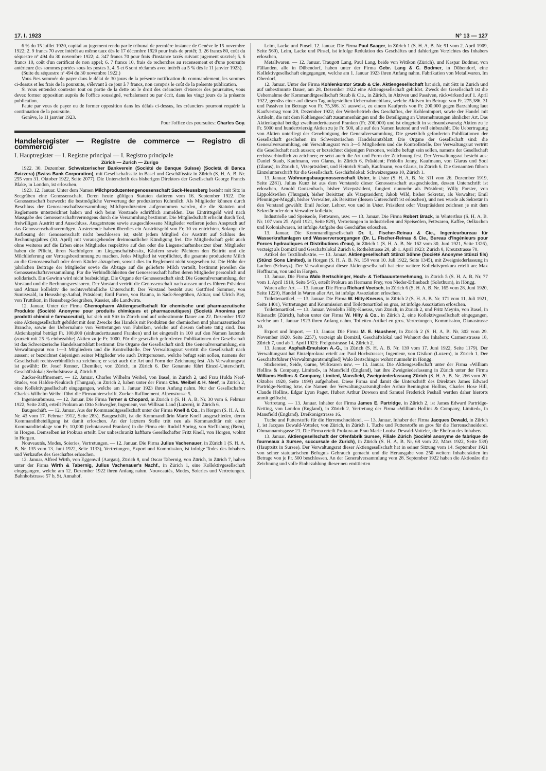17. I. 1923 N° 13 — 127
6 % du 15 juillet 1920, capital au jugement rendu par le tribunal de première instance de Genève le 15 novembre 1922; 2. 9 francs 70 avec intérêt au même taux dès le 17 décembre 1920 pour frais de protêt; 3. 26 francs 80, coût du séquestre nº 494 du 30 novembre 1922; 4. 347 francs 70 pour frais d'instance taxés suivant jugement susvisé; 5. 6 francs 10, coût d'un certificat de non appel; 6. 7 francs 10, frais de recherches au recensement et d'une poursuite antérieure (les sommes portées sous les postes 3, 4, 5 et 6 sont réclamés avec intérêt au 5 % dès le 11 janvier 1923).
(Suite du séquestre nº 494 du 30 novembre 1922.)
Vous êtes sommée de payer dans le délai de 30 jours de la présente notification du commandement, les sommes ci-dessus et les frais de la poursuite, s'élevant à ce jour à 7 francs, non compris le coût de la présente publication.
Si vous entendez contester tout ou partie de la dette ou le droit des créanciers d'exercer des poursuites, vous devez former opposition auprès de l'office soussigné, verbalement ou par écrit, dans les vingt jours de la présente publication.
Faute par vous de payer ou de former opposition dans les délais ci-dessus, les créanciers pourront requérir la continuation de la poursuite.
Genève, le 11 janvier 1923.
Pour l'office des poursuites: Charles Goy.
Handelsregister — Registre de commerce — Registro di commercio
I. Hauptregister — I. Registre principal — I. Registro principale
Zürich — Zurich — Zurigo
1922. 30. Dezember. Schweizerischer Bankverein (Société de Banque Suisse) (Società di Banca Svizzera) (Swiss Bank Corporation), mit Gesellschaftssitz in Basel und Geschäftssitz in Zürich (S. H. A. B. Nr. 255 vom 31. Oktober 1922, Seite 2077). Die Unterschrift des bisherigen Direktors der Gesellschaft George Francis Blake, in London, ist erloschen.
1923. 12. Januar. Unter dem Namen Milchproduzentengenossenschaft Sack-Heussberg besteht mit Sitz in Seegräben eine Genossenschaft. Deren heute gültigen Statuten datieren vom 16. September 1922. Die Genossenschaft bezweckt die bestmögliche Verwertung der produzierten Kuhmilch. Als Mitglieder können durch Beschluss der Genossenschaftsversammlung Milchproduzenten aufgenommen werden, die die Statuten und Reglemente unterzeichnet haben und sich beim Vorstande schriftlich anmelden. Das Eintrittsgeld wird nach Massgabe des Genossenschaftsvermögens durch die Versammlung bestimmt. Die Mitgliedschaft erlischt durch Tod, freiwilligen Austritt und Ausschluss. Ausgetretene sowie ausgeschlossene Mitglieder verlieren jeden Anspruch auf das Genossenschaftsvermögen. Austretende haben überdies ein Austrittsgeld von Fr. 10 zu entrichten. Solange die Auflösung der Genossenschaft nicht beschlossen ist, steht jedem Mitglied der Austritt auf Schluss des Rechnungsjahres (30. April) mit vorausgehender dreimonatlicher Kündigung frei. Die Mitgliedschaft geht auch ohne weiteres auf die Erben eines Mitgliedes respektive auf den oder die Liegenschaftenbesitzer über. Mitglieder haben die Pflicht, ihren Nachfolgern im Liegenschaftsbesitz, Käufern sowie Pächtern den Beitritt und die Milchlieferung zur Vertragsbestimmung zu machen. Jedes Mitglied ist verpflichtet, die gesamte produzierte Milch an die Genossenschaft oder deren Käufer abzugeben, soweit dies im Reglement nicht vorgesehen ist. Die Höhe der jährlichen Beiträge der Mitglieder sowie die Abzüge auf die gelieferte Milch verteilt, bestimmt jeweilen die Genossenschaftsversammlung. Für die Verbindlichkeiten der Genossenschaft haften deren Mitglieder persönlich und solidarisch. Ein Gewinn wird nicht beabsichtigt. Die Organe der Genossenschaft sind: Die Generalversammlung, der Vorstand und die Rechnungsrevisoren. Der Vorstand vertritt die Genossenschaft nach aussen und es führen Präsident und Aktuar kollektiv die rechtsverbindliche Unterschrift. Der Vorstand besteht aus: Gottfried Sommer, von Sumiswald, in Heussberg-Aathal, Präsident; Emil Furrer, von Bauma, in Sack-Seegräben, Aktuar, und Ulrich Bay, von Truttikon, in Heussberg-Seegräben, Kassier, alle Landwirte.
12. Januar. Unter der Firma Chemopharm Aktiengesellschaft für chemische und pharmazeutische Produkte (Société Anonyme pour produits chimiques et pharmaceutiques) (Società Anonima per prodotti chimici e farmaceutici), hat sich mit Sitz in Zürich und auf unbestimmte Dauer am 22. Dezember 1922 eine Aktiengesellschaft gebildet mit dem Zwecke des Handels mit Produkten der chemischen und pharmazeutischen Branche, sowie der Uebernahme von Vertretungen von Fabriken, welche auf diesem Gebiete tätig sind. Das Aktienkapital beträgt Fr. 100,000 (einhunderttausend Franken) und ist eingeteilt in 100 auf den Namen lautende (zurzeit mit 25 % einbezahlte) Aktien zu je Fr. 1000. Für die gesetzlich geforderten Publikationen der Gesellschaft ist das Schweizerische Handelsamtsblatt bestimmt. Die Organe der Gesellschaft sind: Die Generalversammlung, ein Verwaltungsrat von 1—3 Mitgliedern und die Kontrollstelle. Der Verwaltungsrat vertritt die Gesellschaft nach aussen; er bezeichnet diejenigen seiner Mitglieder wie auch Drittpersonen, welche befugt sein sollen, namens der Gesellschaft rechtsverbindlich zu zeichnen; er setzt auch die Art und Form der Zeichnung fest. Als Verwaltungsrat ist gewählt: Dr. Josef Renner, Chemiker, von Zürich, in Zürich 6. Der Genannte führt Einzel-Unterschrift. Geschäftslokal: Seehofstrasse 4, Zürich 8.
Zucker-Raffinement. — 12. Januar. Charles Wilhelm Weibel, von Basel, in Zürich 2, und Frau Hulda Neef-Studer, von Halden-Neukirch (Thurgau), in Zürich 2, haben unter der Firma Chs. Weibel & H. Neef, in Zürich 2, eine Kollektivgesellschaft eingegangen, welche am 1. Januar 1923 ihren Anfang nahm. Nur der Gesellschafter Charles Wilhelm Weibel führt die Firmaunterschrift. Zucker-Raffinement. Alpenstrasse 5.
Ingenieurbureau. — 12. Januar. Die Firma Terner & Chopard, in Zürich 1 (S. H. A. B. Nr. 30 vom 6. Februar 1922, Seite 230), erteilt Prokura an Otto Schwegler, Ingenieur, von Willisau Land (Luzern), in Zürich 6.
Baugeschäft. — 12. Januar. Aus der Kommanditgesellschaft unter der Firma Knell & Co., in Horgen (S. H. A. B. Nr. 43 vom 17. Februar 1912, Seite 283), Baugeschäft, ist die Kommanditärin Marie Knell ausgeschieden, deren Kommanditbeteiligung ist damit erloschen. An der letztern Stelle tritt neu als Kommanditär mit einer Kommanditeinlage von Fr. 10,000 (zehntausend Franken) in die Firma ein: Rudolf Spring, von Steffisburg (Bern), in Horgen. Demselben ist Prokura erteilt. Der unbeschränkt haftbare Gesellschafter Fritz Knell, von Horgen, wohnt in Horgen.
Nouveautés, Modes, Soieries, Vertretungen. — 12. Januar. Die Firma Julius Vachenauer, in Zürich 1 (S. H. A. B. Nr. 135 vom 13. Juni 1922, Seite 1133), Vertretungen, Export und Kommission, ist infolge Todes des Inhabers und Verkaufes des Geschäftes erloschen.
12. Januar. Alfred Wirth, von Eggenwil (Aargau), Zürich 8, und Oscar Tabernig, von Zürich, in Zürich 7, haben unter der Firma Wirth & Tabernig, Julius Vachenauer's Nachf., in Zürich 1, eine Kollektivgesellschaft eingegangen, welche am 12. Dezember 1922 ihren Anfang nahm. Nouveautés, Modes, Soieries und Vertretungen. Bahnhofstrasse 57 b, St. Annahof.
Leim, Lacke und Pinsel. 12. Januar. Die Firma Paul Saager, in Zürich 1 (S. H. A. B. Nr. 91 vom 2. April 1909, Seite 569), Leim, Lacke und Pinsel, ist infolge Reduktion des Geschäftes und dahierigen Verzichtes des Inhabers erloschen.
Metallwaren. — 12. Januar. Traugott Lang, Paul Lang, beide von Witikon (Zürich), und Kaspar Bodmer, von Fällanden, alle in Dübendorf, haben unter der Firma Gebr. Lang & C. Bodmer, in Dübendorf, eine Kollektivgesellschaft eingegangen, welche am 1. Januar 1923 ihren Anfang nahm. Fabrikation von Metallwaren. Im Oberdorf.
12. Januar. Unter der Firma Kohlenkontor Staub & Cie. Aktiengesellschaft hat sich, mit Sitz in Zürich und auf unbestimmte Dauer, am 28. Dezember 1922 eine Aktiengesellschaft gebildet. Zweck der Gesellschaft ist die Uebernahme der Kommanditgesellschaft Staub & Cie., in Zürich, in Aktiven und Passiven, rückwirkend auf 1. April 1922, gemäss einer auf diesen Tag aufgestellten Uebernahmebilanz, welche Aktiven im Betrage von Fr. 275,386. 31 und Passiven im Betrage von Fr. 75,386. 31 ausweist, zu einem Kaufpreis von Fr. 200,000 gegen Barzahlung laut Kaufvertrag vom 28. Dezember 1922; der Weiterbetrieb des Geschäftes, der Kohlenimport, sowie der Handel mit Artikeln, die mit dem Kohlengeschäft zusammenhängen und die Beteiligung an Unternehmungen ähnlicher Art. Das Aktienkapital beträgt zweihunderttausend Franken (Fr. 200,000) und ist eingeteilt in sechsundzwanzig Aktien zu je Fr. 5000 und hundertvierzig Aktien zu je Fr. 500, alle auf den Namen lautend und voll einbezahlt. Die Uebertragung von Aktien unterliegt der Genehmigung der Generalversammlung. Die gesetzlich geforderten Publikationen der Gesellschaft geschehen im Schweizerischen Handelsamtsblatt. Die Organe der Gesellschaft sind: die Generalversammlung, ein Verwaltungsrat von 3—5 Mitgliedern und die Kontrollstelle. Der Verwaltungsrat vertritt die Gesellschaft nach aussen; er bezeichnet diejenigen Personen, welche befugt sein sollen, namens der Gesellschaft rechtsverbindlich zu zeichnen; er setzt auch die Art und Form der Zeichnung fest. Der Verwaltungsrat besteht aus: Daniel Staub, Kaufmann, von Glarus, in Zürich 6, Präsident; Fridolin Jenny, Kaufmann, von Glarus und Sool (Glarus), in Zürich 1, Vizepräsident, und Heinrich Staub, Kaufmann, von Glarus, in Zürich 6. Die Genannten führen Einzelunterschrift für die Gesellschaft. Geschäftslokal: Schweizergasse 10, Zürich 1.
13. Januar. Wohnungsbaugenossenschaft Uster, in Uster (S. H. A. B. Nr. 311 vom 26. Dezember 1919, Seite 2281). Julius Kunz ist aus dem Vorstande dieser Genossenschaft ausgeschieden, dessen Unterschrift ist erloschen. Arnold Gonzenbach, bisher Vizepräsident, fungiert nunmehr als Präsident; Willy Forster, von Lippoldswilen (Thurgau), bisher Beisitzer, als Vizepräsident; Jakob Wild, bisher Sekretär, als Verwalter; Emil Pfenninger-Muggli, bisher Verwalter, als Beisitzer (dessen Unterschrift ist erloschen), und neu wurde als Sekretär in den Vorstand gewählt: Emil Jucker, Lehrer, von und in Uster. Präsident oder Vizepräsident zeichnen je mit dem Sekretär oder dem Verwalter kollektiv.
Industrielle und Speiseöle, Fettwaren, usw. — 13. Januar. Die Firma Robert Brack, in Winterthur (S. H. A. B. Nr. 107 vom 25. April 1921, Seite 829), Vertretungen in industriellen und Speiseölen, Fettwaren, Kaffee, Oelkuchen und Kolonialwaren, ist infolge Aufgabe des Geschäftes erloschen.
13. Januar. Die Kommanditgesellschaft Dr. L. Fischer-Reinau & Cie., Ingenieurbureau für Wasserkraftanlagen und Wasserversorgungen (Dr. L. Fischer-Reinau & Cie., Bureau d'Ingénieurs pour Forces hydrauliques et Distributions d'eau), in Zürich 1 (S. H. A. B. Nr. 162 vom 30. Juni 1921, Seite 1326), verzeigt als Domizil und Geschäftslokal Zürich 6, Röthelstrasse 28, ab 1. April 1923: Zürich 8, Kreuzstrasse 70.
Artikel der Textilindustrie. — 13. Januar. Aktiengesellschaft Stünzi Söhne (Société Anonyme Stünzi fils) (Stünzi Sons Limited), in Horgen (S. H. A. B. Nr. 158 vom 10. Juli 1922, Seite 1345), mit Zweigniederlassung in Lachen (Schwyz). Der Verwaltungsrat dieser Aktiengesellschaft hat eine weitere Kollektivprokura erteilt an: Max Hoffmann, von und in Horgen.
13. Januar. Die Firma Walo Bertschinger, Hoch- & Tiefbauunternehmung, in Zürich 5 (S. H. A. B. Nr. 77 vom 1. April 1919, Seite 545), erteilt Prokura an Hermann Frey, von Nieder-Erlinsbach (Solothurn), in Höngg.
Waren aller Art. — 13. Januar. Die Firma Richard Voetsch, in Zürich 6 (S. H. A. B. Nr. 165 vom 28. Juni 1920, Seite 1229), Handel in Waren aller Art, ist infolge Assoziation erloschen.
Toilettenartikel. — 13. Januar. Die Firma W. Hilty-Kneuss, in Zürich 2 (S. H. A. B. Nr. 171 vom 11. Juli 1921, Seite 1401), Vertretungen und Kommission und Toilettenartikel en gros, ist infolge Assoziation erloschen.
Toilettenartikel. — 13. Januar. Wendelin Hilty-Kneuss, von Zürich, in Zürich 2, und Fritz Meyrin, von Basel, in Küsnacht (Zürich), haben unter der Firma W. Hilty & Co., in Zürich 2, eine Kollektivgesellschaft eingegangen, welche am 1. Januar 1923 ihren Anfang nahm. Toiletten-Artikel en gros. Vertretungen, Kommission, Dianastrasse 10.
Export und Import. — 13. Januar. Die Firma M. E. Hausheer, in Zürich 2 (S. H. A. B. Nr. 302 vom 29. November 1920, Seite 2257), verzeigt als Domizil, Geschäftslokal und Wohnort des Inhabers: Carmenstrasse 18, Zürich 7, und ab 1. April 1923: Freigutstrasse 14, Zürich 2.
13. Januar. Asphalt-Emulsion A.-G., in Zürich (S. H. A. B. Nr. 139 vom 17. Juni 1922, Seite 1179). Der Verwaltungsrat hat Einzelprokura erteilt an: Paul Hochstrasser, Ingenieur, von Gisikon (Luzern), in Zürich 1. Der Geschäftsführer (Verwaltungsratsmitglied) Walo Bertschinger wohnt nunmehr in Höngg.
Stickereien, Seide, Garne, Wirkwaren usw. — 13. Januar. Die Aktiengesellschaft unter der Firma «William Hollins & Company, Limited», in Mansfield (England), hat ihre Zweigniederlassung in Zürich unter der Firma Williams Hollins & Company, Limited, Mansfield, Zweigniederlassung Zürich (S. H. A. B. Nr. 266 vom 20. Oktober 1920, Seite 1999) aufgehoben. Diese Firma und damit die Unterschrift des Direktors James Edward Partridge-Netting bzw. die Namen der Verwaltungsratsmitglieder Arthur Remington Hollins, Charles Hose Hill, Claude Hollins, Edgar Lyon Paget, Hubert Arthur Dowson und Samuel Frederick Peshall werden daher hierorts anmit gelöscht.
Vertretung. — 13. Januar. Inhaber der Firma James E. Partridge, in Zürich 2, ist James Edward Partridge-Netting, von London (England), in Zürich 2. Vertretung der Firma «William Hollins & Company, Limited», in Mansfield (England). Dreikönigstrasse 16.
Tuche und Futterstoffe für die Herrenschneiderei. — 13. Januar. Inhaber der Firma Jacques Dewald, in Zürich 1, ist Jacques Dewald-Votteler, von Zürich, in Zürich 1. Tuche und Futterstoffe en gros für die Herrenschneiderei. Obmannamtsgasse 21. Die Firma erteilt Prokura an Frau Marie Louise Dewald-Votteler, die Ehefrau des Inhabers.
13. Januar. Aktiengesellschaft der Ofenfabrik Sursee, Filiale Zürich (Société anonyme de fabrique de fourneaux à Sursee, succursale de Zurich), in Zürich (S. H. A. B. Nr. 68 vom 22. März 1922, Seite 539) (Hauptsitz in Sursee). Der Verwaltungsrat dieser Aktiengesellschaft hat in seiner Sitzung vom 14. September 1921 von seiner statutarischen Befugnis Gebrauch gemacht und die Herausgabe von 250 weitern Inhaberaktien im Betrage von je Fr. 500 beschlossen. An der Generalversammlung vom 28. September 1922 haben die Aktionäre die Zeichnung und volle Einbezahlung dieser neu emittierten